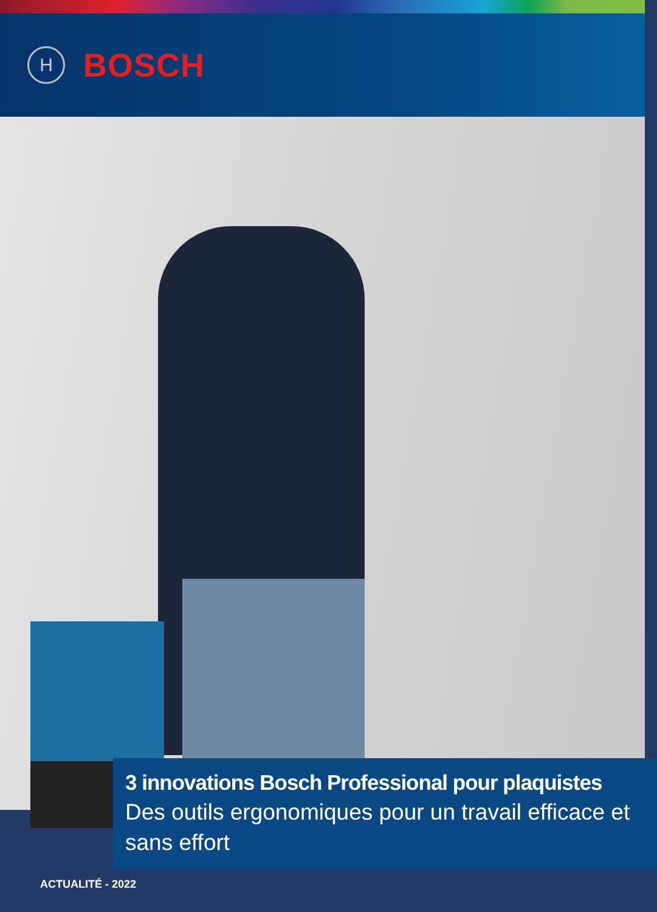H
BOSCH
3 innovations Bosch Professional pour plaquistes
Des outils ergonomiques pour un travail efficace et sans effort
ACTUALITÉ - 2022